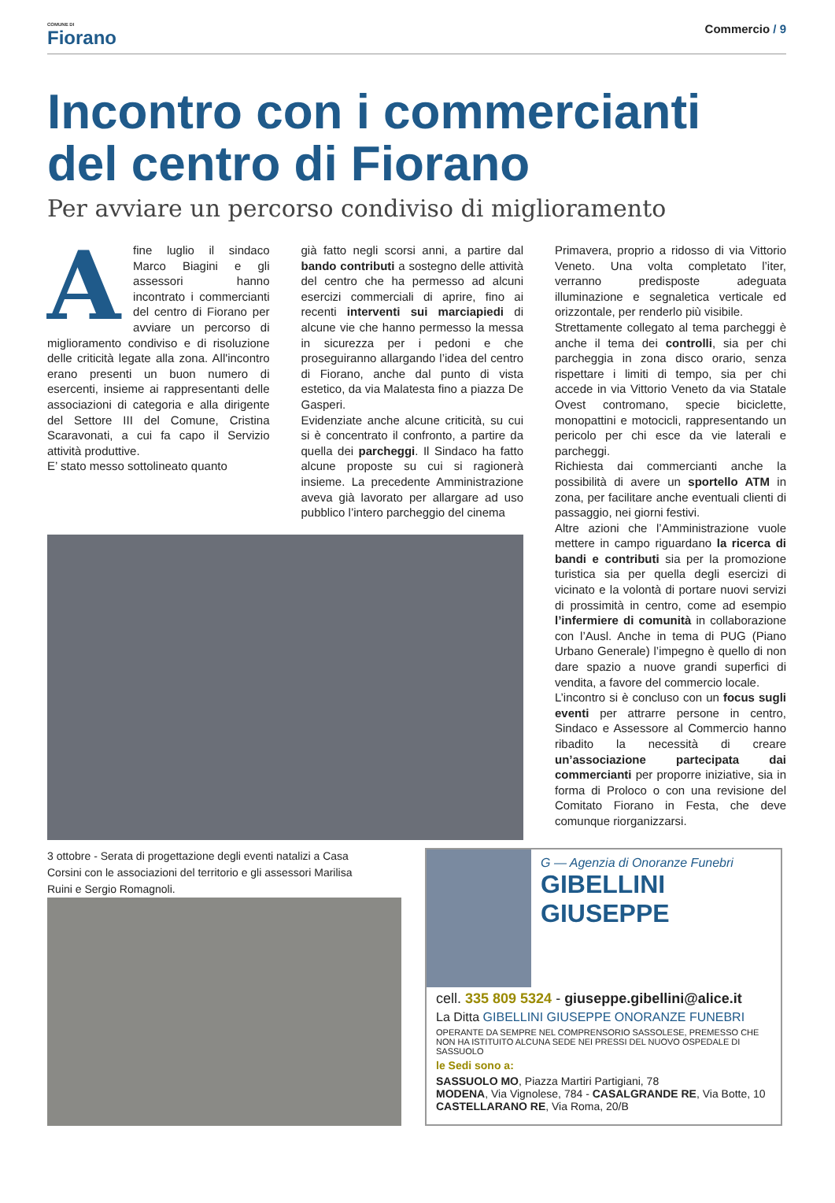COMUNE DI
Fiorano
Commercio / 9
Incontro con i commercianti
del centro di Fiorano
Per avviare un percorso condiviso di miglioramento
Afine luglio il sindaco Marco Biagini e gli assessori hanno incontrato i commercianti del centro di Fiorano per avviare un percorso di miglioramento condiviso e di risoluzione delle criticità legate alla zona. All'incontro erano presenti un buon numero di esercenti, insieme ai rappresentanti delle associazioni di categoria e alla dirigente del Settore III del Comune, Cristina Scaravonati, a cui fa capo il Servizio attività produttive.
E’ stato messo sottolineato quanto
già fatto negli scorsi anni, a partire dal bando contributi a sostegno delle attività del centro che ha permesso ad alcuni esercizi commerciali di aprire, fino ai recenti interventi sui marciapiedi di alcune vie che hanno permesso la messa in sicurezza per i pedoni e che proseguiranno allargando l’idea del centro di Fiorano, anche dal punto di vista estetico, da via Malatesta fino a piazza De Gasperi.
Evidenziate anche alcune criticità, su cui si è concentrato il confronto, a partire da quella dei parcheggi. Il Sindaco ha fatto alcune proposte su cui si ragionerà insieme. La precedente Amministrazione aveva già lavorato per allargare ad uso pubblico l’intero parcheggio del cinema
Primavera, proprio a ridosso di via Vittorio Veneto. Una volta completato l’iter, verranno predisposte adeguata illuminazione e segnaletica verticale ed orizzontale, per renderlo più visibile.
Strettamente collegato al tema parcheggi è anche il tema dei controlli, sia per chi parcheggia in zona disco orario, senza rispettare i limiti di tempo, sia per chi accede in via Vittorio Veneto da via Statale Ovest contromano, specie biciclette, monopattini e motocicli, rappresentando un pericolo per chi esce da vie laterali e parcheggi.
Richiesta dai commercianti anche la possibilità di avere un sportello ATM in zona, per facilitare anche eventuali clienti di passaggio, nei giorni festivi.
Altre azioni che l’Amministrazione vuole mettere in campo riguardano la ricerca di bandi e contributi sia per la promozione turistica sia per quella degli esercizi di vicinato e la volontà di portare nuovi servizi di prossimità in centro, come ad esempio l’infermiere di comunità in collaborazione con l’Ausl. Anche in tema di PUG (Piano Urbano Generale) l’impegno è quello di non dare spazio a nuove grandi superfici di vendita, a favore del commercio locale.
L’incontro si è concluso con un focus sugli eventi per attrarre persone in centro, Sindaco e Assessore al Commercio hanno ribadito la necessità di creare un’associazione partecipata dai commercianti per proporre iniziative, sia in forma di Proloco o con una revisione del Comitato Fiorano in Festa, che deve comunque riorganizzarsi.
3 ottobre - Serata di progettazione degli eventi natalizi a Casa Corsini con le associazioni del territorio e gli assessori Marilisa Ruini e Sergio Romagnoli.
G — Agenzia di Onoranze Funebri
GIBELLINI
GIUSEPPE
cell. 335 809 5324 - giuseppe.gibellini@alice.it
La Ditta GIBELLINI GIUSEPPE ONORANZE FUNEBRI
OPERANTE DA SEMPRE NEL COMPRENSORIO SASSOLESE, PREMESSO CHE NON HA ISTITUITO ALCUNA SEDE NEI PRESSI DEL NUOVO OSPEDALE DI SASSUOLO
le Sedi sono a:
SASSUOLO MO, Piazza Martiri Partigiani, 78
MODENA, Via Vignolese, 784 - CASALGRANDE RE, Via Botte, 10
CASTELLARANO RE, Via Roma, 20/B